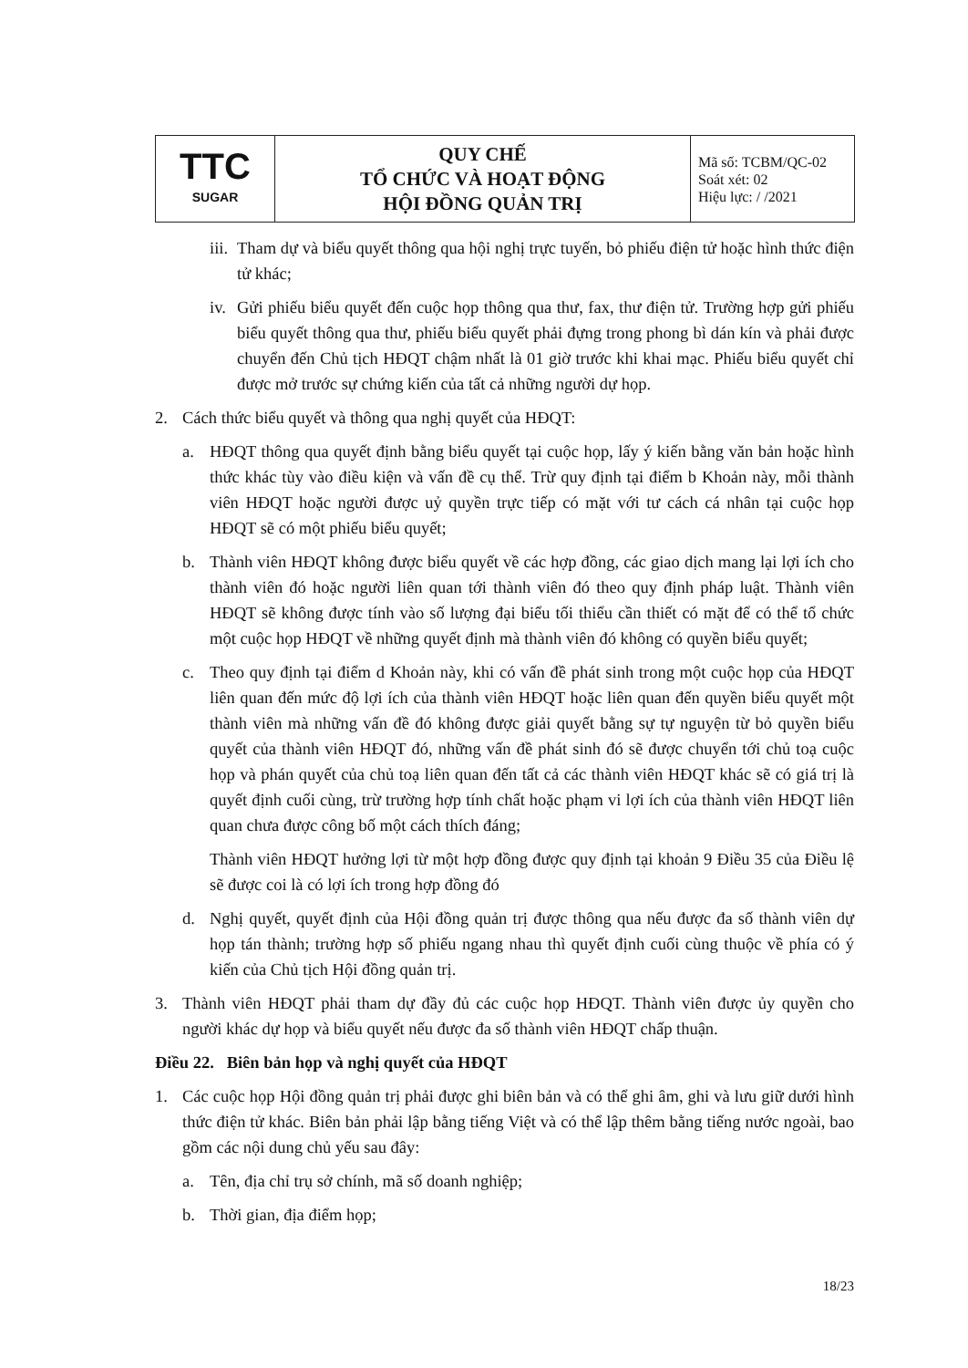| TTC SUGAR | QUY CHẾ TỔ CHỨC VÀ HOẠT ĐỘNG HỘI ĐỒNG QUẢN TRỊ | Mã số: TCBM/QC-02 Soát xét: 02 Hiệu lực: / /2021 |
iii. Tham dự và biểu quyết thông qua hội nghị trực tuyến, bỏ phiếu điện tử hoặc hình thức điện tử khác;
iv. Gửi phiếu biểu quyết đến cuộc họp thông qua thư, fax, thư điện tử. Trường hợp gửi phiếu biểu quyết thông qua thư, phiếu biểu quyết phải đựng trong phong bì dán kín và phải được chuyển đến Chủ tịch HĐQT chậm nhất là 01 giờ trước khi khai mạc. Phiếu biểu quyết chỉ được mở trước sự chứng kiến của tất cả những người dự họp.
2. Cách thức biểu quyết và thông qua nghị quyết của HĐQT:
a. HĐQT thông qua quyết định bằng biểu quyết tại cuộc họp, lấy ý kiến bằng văn bản hoặc hình thức khác tùy vào điều kiện và vấn đề cụ thể. Trừ quy định tại điểm b Khoản này, mỗi thành viên HĐQT hoặc người được uỷ quyền trực tiếp có mặt với tư cách cá nhân tại cuộc họp HĐQT sẽ có một phiếu biểu quyết;
b. Thành viên HĐQT không được biểu quyết về các hợp đồng, các giao dịch mang lại lợi ích cho thành viên đó hoặc người liên quan tới thành viên đó theo quy định pháp luật. Thành viên HĐQT sẽ không được tính vào số lượng đại biểu tối thiểu cần thiết có mặt để có thể tổ chức một cuộc họp HĐQT về những quyết định mà thành viên đó không có quyền biểu quyết;
c. Theo quy định tại điểm d Khoản này, khi có vấn đề phát sinh trong một cuộc họp của HĐQT liên quan đến mức độ lợi ích của thành viên HĐQT hoặc liên quan đến quyền biểu quyết một thành viên mà những vấn đề đó không được giải quyết bằng sự tự nguyện từ bỏ quyền biểu quyết của thành viên HĐQT đó, những vấn đề phát sinh đó sẽ được chuyển tới chủ toạ cuộc họp và phán quyết của chủ toạ liên quan đến tất cả các thành viên HĐQT khác sẽ có giá trị là quyết định cuối cùng, trừ trường hợp tính chất hoặc phạm vi lợi ích của thành viên HĐQT liên quan chưa được công bố một cách thích đáng;
Thành viên HĐQT hưởng lợi từ một hợp đồng được quy định tại khoản 9 Điều 35 của Điều lệ sẽ được coi là có lợi ích trong hợp đồng đó
d. Nghị quyết, quyết định của Hội đồng quản trị được thông qua nếu được đa số thành viên dự họp tán thành; trường hợp số phiếu ngang nhau thì quyết định cuối cùng thuộc về phía có ý kiến của Chủ tịch Hội đồng quản trị.
3. Thành viên HĐQT phải tham dự đầy đủ các cuộc họp HĐQT. Thành viên được ủy quyền cho người khác dự họp và biểu quyết nếu được đa số thành viên HĐQT chấp thuận.
Điều 22. Biên bản họp và nghị quyết của HĐQT
1. Các cuộc họp Hội đồng quản trị phải được ghi biên bản và có thể ghi âm, ghi và lưu giữ dưới hình thức điện tử khác. Biên bản phải lập bằng tiếng Việt và có thể lập thêm bằng tiếng nước ngoài, bao gồm các nội dung chủ yếu sau đây:
a. Tên, địa chỉ trụ sở chính, mã số doanh nghiệp;
b. Thời gian, địa điểm họp;
18/23